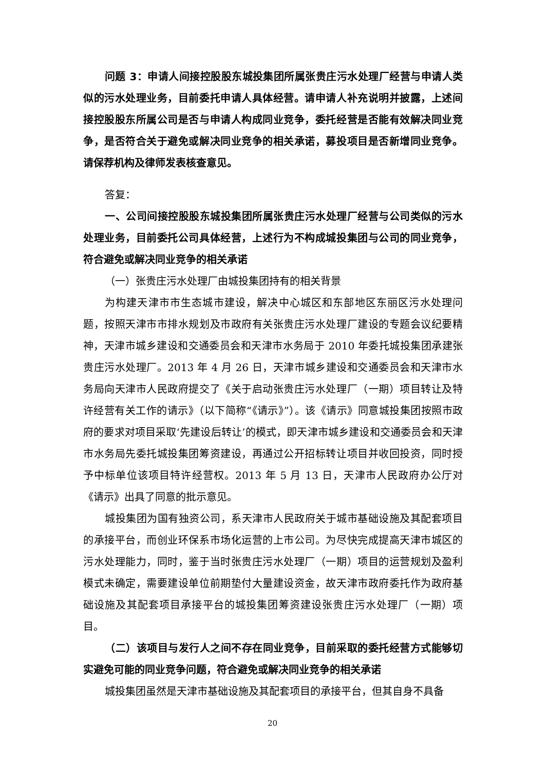问题 3：申请人间接控股股东城投集团所属张贵庄污水处理厂经营与申请人类似的污水处理业务，目前委托申请人具体经营。请申请人补充说明并披露，上述间接控股股东所属公司是否与申请人构成同业竞争，委托经营是否能有效解决同业竞争，是否符合关于避免或解决同业竞争的相关承诺，募投项目是否新增同业竞争。请保荐机构及律师发表核查意见。
答复：
一、公司间接控股股东城投集团所属张贵庄污水处理厂经营与公司类似的污水处理业务，目前委托公司具体经营，上述行为不构成城投集团与公司的同业竞争，符合避免或解决同业竞争的相关承诺
（一）张贵庄污水处理厂由城投集团持有的相关背景
为构建天津市市生态城市建设，解决中心城区和东部地区东丽区污水处理问题，按照天津市市排水规划及市政府有关张贵庄污水处理厂建设的专题会议纪要精神，天津市城乡建设和交通委员会和天津市水务局于 2010 年委托城投集团承建张贵庄污水处理厂。2013 年 4 月 26 日，天津市城乡建设和交通委员会和天津市水务局向天津市人民政府提交了《关于启动张贵庄污水处理厂（一期）项目转让及特许经营有关工作的请示》（以下简称“《请示》”）。该《请示》同意城投集团按照市政府的要求对项目采取‘先建设后转让’的模式，即天津市城乡建设和交通委员会和天津市水务局先委托城投集团筹资建设，再通过公开招标转让项目并收回投资，同时授予中标单位该项目特许经营权。2013 年 5 月 13 日，天津市人民政府办公厅对《请示》出具了同意的批示意见。
城投集团为国有独资公司，系天津市人民政府关于城市基础设施及其配套项目的承接平台，而创业环保系市场化运营的上市公司。为尽快完成提高天津市城区的污水处理能力，同时，鉴于当时张贵庄污水处理厂（一期）项目的运营规划及盈利模式未确定，需要建设单位前期垫付大量建设资金，故天津市政府委托作为政府基础设施及其配套项目承接平台的城投集团筹资建设张贵庄污水处理厂（一期）项目。
（二）该项目与发行人之间不存在同业竞争，目前采取的委托经营方式能够切实避免可能的同业竞争问题，符合避免或解决同业竞争的相关承诺
城投集团虽然是天津市基础设施及其配套项目的承接平台，但其自身不具备
20